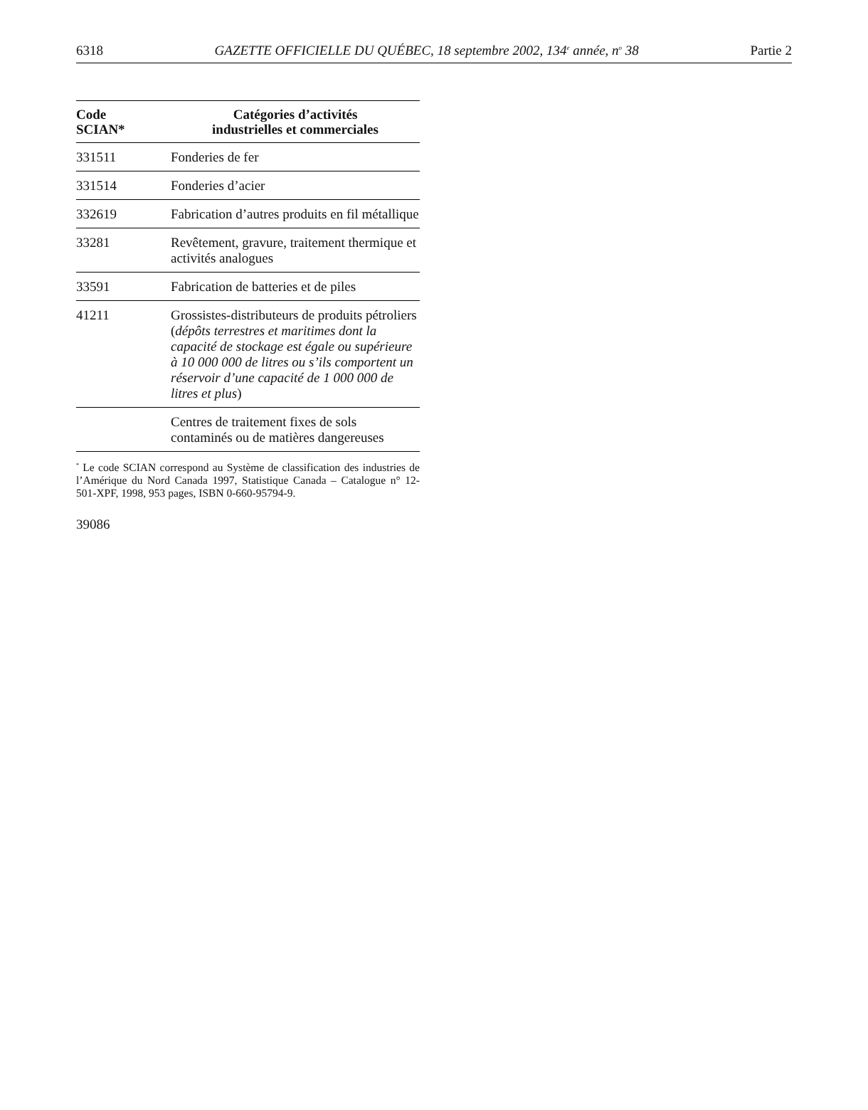6318 GAZETTE OFFICIELLE DU QUÉBEC, 18 septembre 2002, 134<sup>e</sup> année, n<sup>o</sup> 38 Partie 2
| Code SCIAN* | Catégories d’activités industrielles et commerciales |
| --- | --- |
| 331511 | Fonderies de fer |
| 331514 | Fonderies d’acier |
| 332619 | Fabrication d’autres produits en fil métallique |
| 33281 | Revêtement, gravure, traitement thermique et activités analogues |
| 33591 | Fabrication de batteries et de piles |
| 41211 | Grossistes-distributeurs de produits pétroliers ( dépôts terrestres et maritimes dont la capacité de stockage est égale ou supérieure à 10 000 000 de litres ou s’ils comportent un réservoir d’une capacité de 1 000 000 de litres et plus ) |
| | Centres de traitement fixes de sols contaminés ou de matières dangereuses |
<sup>*</sup> Le code SCIAN correspond au Système de classification des industries de l’Amérique du Nord Canada 1997, Statistique Canada – Catalogue n° 12-501-XPF, 1998, 953 pages, ISBN 0-660-95794-9.
39086